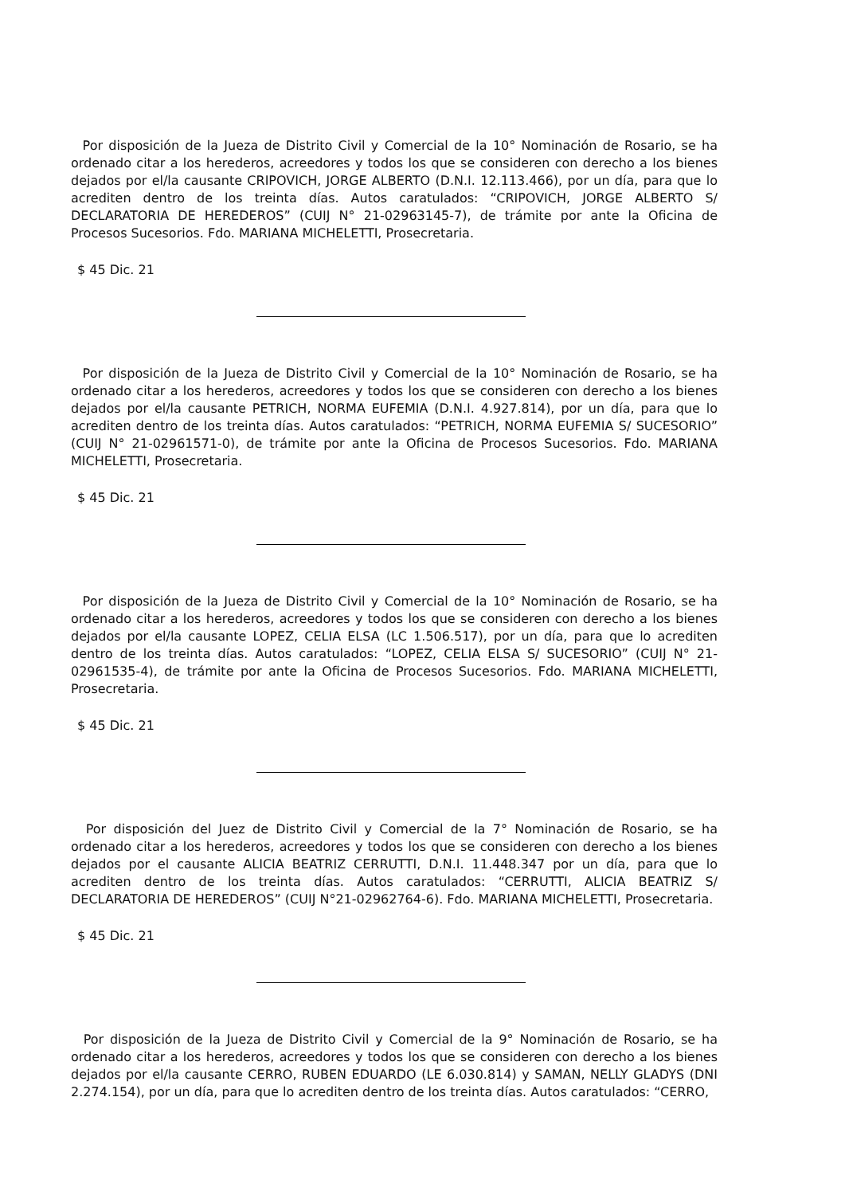Por disposición de la Jueza de Distrito Civil y Comercial de la 10° Nominación de Rosario, se ha ordenado citar a los herederos, acreedores y todos los que se consideren con derecho a los bienes dejados por el/la causante CRIPOVICH, JORGE ALBERTO (D.N.I. 12.113.466), por un día, para que lo acrediten dentro de los treinta días. Autos caratulados: “CRIPOVICH, JORGE ALBERTO S/ DECLARATORIA DE HEREDEROS” (CUIJ N° 21-02963145-7), de trámite por ante la Oficina de Procesos Sucesorios. Fdo. MARIANA MICHELETTI, Prosecretaria.
$ 45 Dic. 21
Por disposición de la Jueza de Distrito Civil y Comercial de la 10° Nominación de Rosario, se ha ordenado citar a los herederos, acreedores y todos los que se consideren con derecho a los bienes dejados por el/la causante PETRICH, NORMA EUFEMIA (D.N.I. 4.927.814), por un día, para que lo acrediten dentro de los treinta días. Autos caratulados: “PETRICH, NORMA EUFEMIA S/ SUCESORIO” (CUIJ N° 21-02961571-0), de trámite por ante la Oficina de Procesos Sucesorios. Fdo. MARIANA MICHELETTI, Prosecretaria.
$ 45 Dic. 21
Por disposición de la Jueza de Distrito Civil y Comercial de la 10° Nominación de Rosario, se ha ordenado citar a los herederos, acreedores y todos los que se consideren con derecho a los bienes dejados por el/la causante LOPEZ, CELIA ELSA (LC 1.506.517), por un día, para que lo acrediten dentro de los treinta días. Autos caratulados: “LOPEZ, CELIA ELSA S/ SUCESORIO” (CUIJ N° 21-02961535-4), de trámite por ante la Oficina de Procesos Sucesorios. Fdo. MARIANA MICHELETTI, Prosecretaria.
$ 45 Dic. 21
Por disposición del Juez de Distrito Civil y Comercial de la 7° Nominación de Rosario, se ha ordenado citar a los herederos, acreedores y todos los que se consideren con derecho a los bienes dejados por el causante ALICIA BEATRIZ CERRUTTI, D.N.I. 11.448.347 por un día, para que lo acrediten dentro de los treinta días. Autos caratulados: “CERRUTTI, ALICIA BEATRIZ S/ DECLARATORIA DE HEREDEROS” (CUIJ N°21-02962764-6). Fdo. MARIANA MICHELETTI, Prosecretaria.
$ 45 Dic. 21
Por disposición de la Jueza de Distrito Civil y Comercial de la 9° Nominación de Rosario, se ha ordenado citar a los herederos, acreedores y todos los que se consideren con derecho a los bienes dejados por el/la causante CERRO, RUBEN EDUARDO (LE 6.030.814) y SAMAN, NELLY GLADYS (DNI 2.274.154), por un día, para que lo acrediten dentro de los treinta días. Autos caratulados: “CERRO,